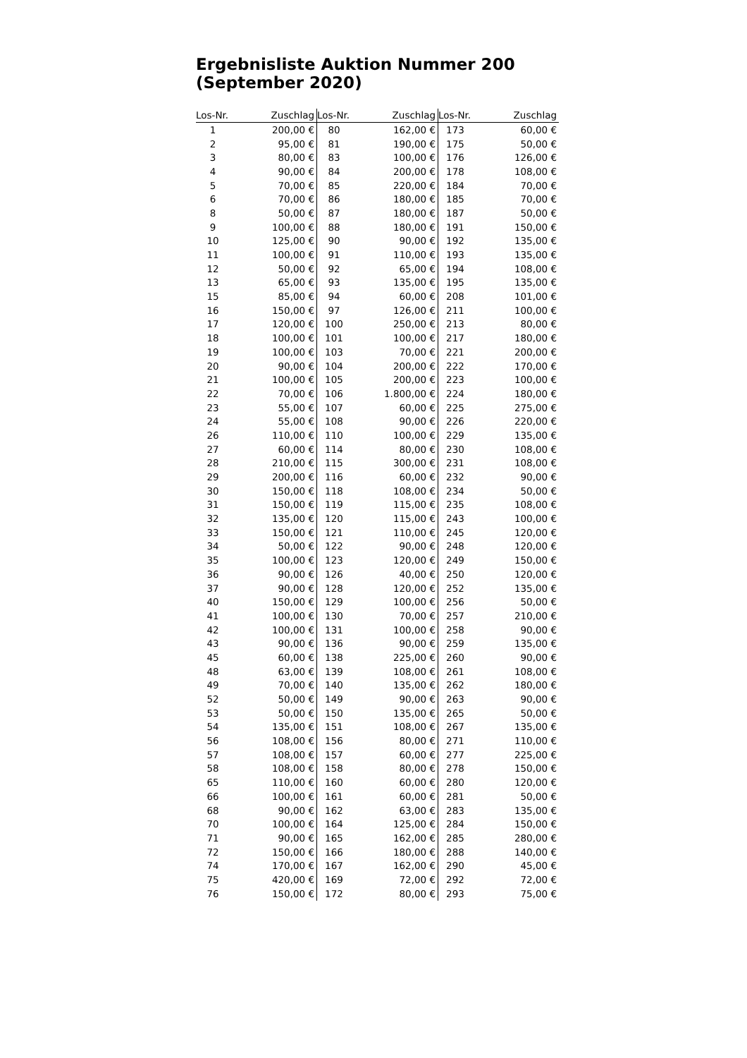Ergebnisliste Auktion Nummer 200 (September 2020)
| Los-Nr. | Zuschlag | Los-Nr. | Zuschlag | Los-Nr. | Zuschlag |
| --- | --- | --- | --- | --- | --- |
| 1 | 200,00 € | 80 | 162,00 € | 173 | 60,00 € |
| 2 | 95,00 € | 81 | 190,00 € | 175 | 50,00 € |
| 3 | 80,00 € | 83 | 100,00 € | 176 | 126,00 € |
| 4 | 90,00 € | 84 | 200,00 € | 178 | 108,00 € |
| 5 | 70,00 € | 85 | 220,00 € | 184 | 70,00 € |
| 6 | 70,00 € | 86 | 180,00 € | 185 | 70,00 € |
| 8 | 50,00 € | 87 | 180,00 € | 187 | 50,00 € |
| 9 | 100,00 € | 88 | 180,00 € | 191 | 150,00 € |
| 10 | 125,00 € | 90 | 90,00 € | 192 | 135,00 € |
| 11 | 100,00 € | 91 | 110,00 € | 193 | 135,00 € |
| 12 | 50,00 € | 92 | 65,00 € | 194 | 108,00 € |
| 13 | 65,00 € | 93 | 135,00 € | 195 | 135,00 € |
| 15 | 85,00 € | 94 | 60,00 € | 208 | 101,00 € |
| 16 | 150,00 € | 97 | 126,00 € | 211 | 100,00 € |
| 17 | 120,00 € | 100 | 250,00 € | 213 | 80,00 € |
| 18 | 100,00 € | 101 | 100,00 € | 217 | 180,00 € |
| 19 | 100,00 € | 103 | 70,00 € | 221 | 200,00 € |
| 20 | 90,00 € | 104 | 200,00 € | 222 | 170,00 € |
| 21 | 100,00 € | 105 | 200,00 € | 223 | 100,00 € |
| 22 | 70,00 € | 106 | 1.800,00 € | 224 | 180,00 € |
| 23 | 55,00 € | 107 | 60,00 € | 225 | 275,00 € |
| 24 | 55,00 € | 108 | 90,00 € | 226 | 220,00 € |
| 26 | 110,00 € | 110 | 100,00 € | 229 | 135,00 € |
| 27 | 60,00 € | 114 | 80,00 € | 230 | 108,00 € |
| 28 | 210,00 € | 115 | 300,00 € | 231 | 108,00 € |
| 29 | 200,00 € | 116 | 60,00 € | 232 | 90,00 € |
| 30 | 150,00 € | 118 | 108,00 € | 234 | 50,00 € |
| 31 | 150,00 € | 119 | 115,00 € | 235 | 108,00 € |
| 32 | 135,00 € | 120 | 115,00 € | 243 | 100,00 € |
| 33 | 150,00 € | 121 | 110,00 € | 245 | 120,00 € |
| 34 | 50,00 € | 122 | 90,00 € | 248 | 120,00 € |
| 35 | 100,00 € | 123 | 120,00 € | 249 | 150,00 € |
| 36 | 90,00 € | 126 | 40,00 € | 250 | 120,00 € |
| 37 | 90,00 € | 128 | 120,00 € | 252 | 135,00 € |
| 40 | 150,00 € | 129 | 100,00 € | 256 | 50,00 € |
| 41 | 100,00 € | 130 | 70,00 € | 257 | 210,00 € |
| 42 | 100,00 € | 131 | 100,00 € | 258 | 90,00 € |
| 43 | 90,00 € | 136 | 90,00 € | 259 | 135,00 € |
| 45 | 60,00 € | 138 | 225,00 € | 260 | 90,00 € |
| 48 | 63,00 € | 139 | 108,00 € | 261 | 108,00 € |
| 49 | 70,00 € | 140 | 135,00 € | 262 | 180,00 € |
| 52 | 50,00 € | 149 | 90,00 € | 263 | 90,00 € |
| 53 | 50,00 € | 150 | 135,00 € | 265 | 50,00 € |
| 54 | 135,00 € | 151 | 108,00 € | 267 | 135,00 € |
| 56 | 108,00 € | 156 | 80,00 € | 271 | 110,00 € |
| 57 | 108,00 € | 157 | 60,00 € | 277 | 225,00 € |
| 58 | 108,00 € | 158 | 80,00 € | 278 | 150,00 € |
| 65 | 110,00 € | 160 | 60,00 € | 280 | 120,00 € |
| 66 | 100,00 € | 161 | 60,00 € | 281 | 50,00 € |
| 68 | 90,00 € | 162 | 63,00 € | 283 | 135,00 € |
| 70 | 100,00 € | 164 | 125,00 € | 284 | 150,00 € |
| 71 | 90,00 € | 165 | 162,00 € | 285 | 280,00 € |
| 72 | 150,00 € | 166 | 180,00 € | 288 | 140,00 € |
| 74 | 170,00 € | 167 | 162,00 € | 290 | 45,00 € |
| 75 | 420,00 € | 169 | 72,00 € | 292 | 72,00 € |
| 76 | 150,00 € | 172 | 80,00 € | 293 | 75,00 € |